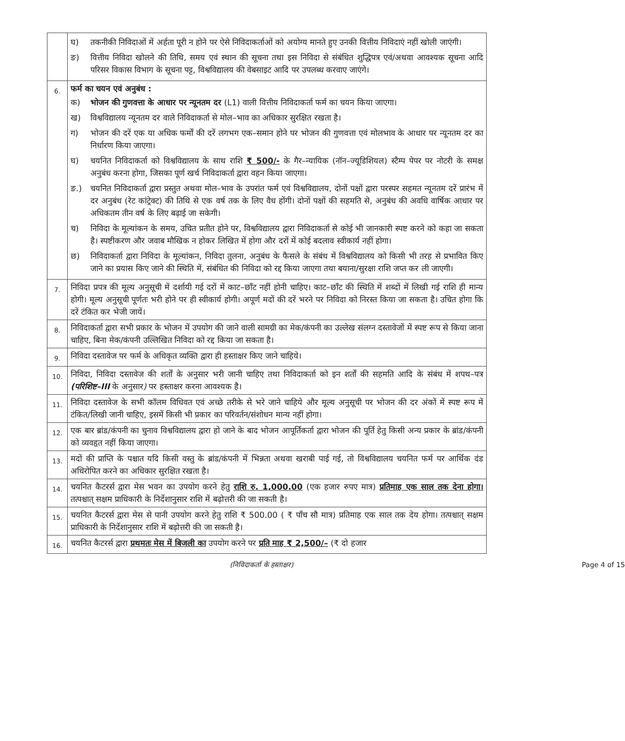| | घ) तकनीकी निविदाओं में अर्हता पूरी न होने पर ऐसे निविदाकर्ताओं को अयोग्य मानते हुए उनकी वित्तीय निविदाएं नहीं खोली जाएंगी। ङ) वित्तीय निविदा खोलने की तिथि, समय एवं स्थान की सूचना तथा इस निविदा से संबंधित शुद्धिपत्र एवं/अथवा आवश्यक सूचना आदि परिसर विकास विभाग के सूचना पट्ट, विश्वविद्यालय की वेबसाइट आदि पर उपलब्ध करवाए जाएंगे। |
| 6. | फर्म का चयन एवं अनुबंध : क) भोजन की गुणवत्ता के आधार पर न्यूनतम दर (L1) वाली वित्तीय निविदाकर्ता फर्म का चयन किया जाएगा। ख) विश्वविद्यालय न्यूनतम दर वाले निविदाकर्ता से मोल–भाव का अधिकार सुरक्षित रखता है। ग) भोजन की दरें एक या अधिक फर्मों की दरें लगभग एक–समान होने पर भोजन की गुणवत्ता एवं मोलभाव के आधार पर न्यूनतम दर का निर्धारण किया जाएगा। घ) चयनित निविदाकर्ता को विश्वविद्यालय के साथ राशि ₹ 500/- के गैर–न्यायिक (नॉन–ज्यूडिशियल) स्टैम्प पेपर पर नोटरी के समक्ष अनुबंध करना होगा, जिसका पूर्ण खर्च निविदाकर्ता द्वारा वहन किया जाएगा। ङ.) चयनित निविदाकर्ता द्वारा प्रस्तुत अथवा मोल–भाव के उपरांत फर्म एवं विश्वविद्यालय, दोनों पक्षों द्वारा परस्पर सहमत न्यूनतम दरें प्रारंभ में दर अनुबंध (रेट कांट्रेक्ट) की तिथि से एक वर्ष तक के लिए वैध होंगी। दोनों पक्षों की सहमति से, अनुबंध की अवधि वार्षिक आधार पर अधिकतम तीन वर्ष के लिए बढ़ाई जा सकेगी। च) निविदा के मूल्यांकन के समय, उचित प्रतीत होने पर, विश्वविद्यालय द्वारा निविदाकर्ता से कोई भी जानकारी स्पष्ट करने को कहा जा सकता है। स्पष्टीकरण और जवाब मौखिक न होकर लिखित में होगा और दरों में कोई बदलाव स्वीकार्य नहीं होगा। छ) निविदाकर्ता द्वारा निविदा के मूल्यांकन, निविदा तुलना, अनुबंध के फैसले के संबंध में विश्वविद्यालय को किसी भी तरह से प्रभावित किए जाने का प्रयास किए जाने की स्थिति में, संबंधित की निविदा को रद्द किया जाएगा तथा बयाना/सुरक्षा राशि जप्त कर ली जाएगी। |
| 7. | निविदा प्रपत्र की मूल्य अनुसूची में दर्शायी गई दरों में काट–छाँट नहीं होनी चाहिए। काट–छाँट की स्थिति में शब्दों में लिखी गई राशि ही मान्य होगी। मूल्य अनुसूची पूर्णतः भरी होने पर ही स्वीकार्य होगी। अपूर्ण मदों की दरें भरने पर निविदा को निरस्त किया जा सकता है। उचित होगा कि दरें टंकित कर भेजी जायें। |
| 8. | निविदाकर्ता द्वारा सभी प्रकार के भोजन में उपयोग की जाने वाली सामग्री का मेक/कंपनी का उल्लेख संलग्न दस्तावेजों में स्पष्ट रूप से किया जाना चाहिए, बिना मेक/कंपनी उल्लिखित निविदा को रद्द किया जा सकता है। |
| 9. | निविदा दस्तावेज पर फर्म के अधिकृत व्यक्ति द्वारा ही हस्ताक्षर किए जाने चाहिये। |
| 10. | निविदा, निविदा दस्तावेज की शर्तों के अनुसार भरी जानी चाहिए तथा निविदाकर्ता को इन शर्तों की सहमति आदि के संबंध में शपथ–पत्र (परिशिष्ट–III के अनुसार ) पर हस्ताक्षर करना आवश्यक है। |
| 11. | निविदा दस्तावेज के सभी कॉलम विधिवत एवं अच्छे तरीके से भरे जाने चाहिये और मूल्य अनुसूची पर भोजन की दर अंकों में स्पष्ट रूप में टंकित/लिखी जानी चाहिए, इसमें किसी भी प्रकार का परिवर्तन/संशोधन मान्य नहीं होगा। |
| 12. | एक बार ब्रांड/कंपनी का चुनाव विश्वविद्यालय द्वारा हो जाने के बाद भोजन आपूर्तिकर्ता द्वारा भोजन की पूर्ति हेतु किसी अन्य प्रकार के ब्रांड/कंपनी को व्यवहृत नहीं किया जाएगा। |
| 13. | मदों की प्राप्ति के पश्चात यदि किसी वस्तु के ब्रांड/कंपनी में भिन्नता अथवा खराबी पाई गई, तो विश्वविद्यालय चयनित फर्म पर आर्थिक दंड अधिरोपित करने का अधिकार सुरक्षित रखता है। |
| 14. | चयनित कैटरर्स द्वारा मेस भवन का उपयोग करने हेतु राशि रु. 1,000.00 (एक हजार रुपए मात्र) प्रतिमाह एक साल तक देना होगा। तत्पश्चात् सक्षम प्राधिकारी के निर्देशानुसार राशि में बढ़ोत्तरी की जा सकती है। |
| 15. | चयनित कैटरर्स द्वारा मेस से पानी उपयोग करने हेतु राशि ₹ 500.00 ( ₹ पाँच सौ मात्र) प्रतिमाह एक साल तक देय होगा। तत्पश्चात् सक्षम प्राधिकारी के निर्देशानुसार राशि में बढ़ोत्तरी की जा सकती है। |
| 16. | चयनित कैटरर्स द्वारा प्रथमतः मेस में बिजली का उपयोग करने पर प्रति माह ₹ 2,500/– (₹ दो हजार |
(निविदाकर्ता के हस्ताक्षर) Page 4 of 15